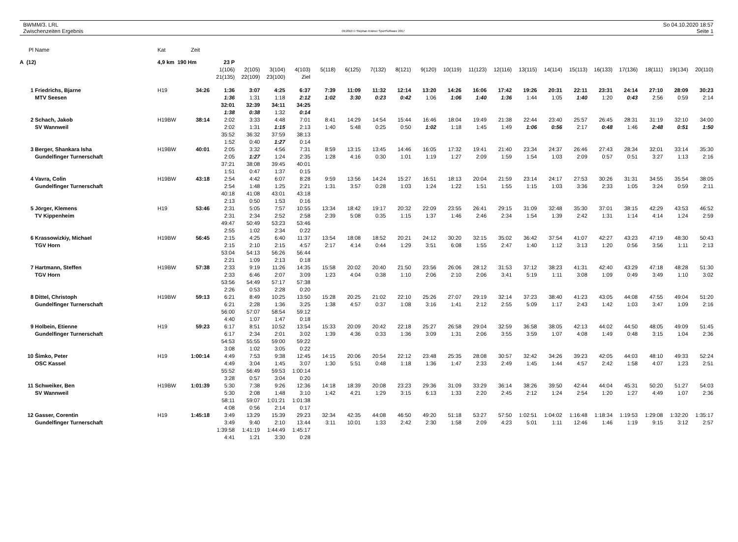BWMM/3. LRL
Zwischenzeiten Ergebnis
OE2010 © Stephan Krämer SportSoftware 2017
So 04.10.2020 18:57
Seite 1
| Pl | Name | Kat | Zeit | | | | | | | | | | | | | | | | | | | | |
| A (12) | | 4,9 km 190 Hm | | 23 P | | | | | | | | | | | | | | | | | | | |
| | | | | 1(106) | 2(105) | 3(104) | 4(103) | 5(118) | 6(125) | 7(132) | 8(121) | 9(120) | 10(119) | 11(123) | 12(116) | 13(115) | 14(114) | 15(113) | 16(133) | 17(136) | 18(111) | 19(134) | 20(110) |
| | | | | 21(135) | 22(109) | 23(100) | Ziel | | | | | | | | | | | | | | | | |
| 1 | Friedrichs, Bjarne | H19 | 34:26 | 1:36 | 3:07 | 4:25 | 6:37 | 7:39 | 11:09 | 11:32 | 12:14 | 13:20 | 14:26 | 16:06 | 17:42 | 19:26 | 20:31 | 22:11 | 23:31 | 24:14 | 27:10 | 28:09 | 30:23 |
| | MTV Seesen | | | 1:36 | 1:31 | 1:18 | 2:12 | 1:02 | 3:30 | 0:23 | 0:42 | 1:06 | 1:06 | 1:40 | 1:36 | 1:44 | 1:05 | 1:40 | 1:20 | 0:43 | 2:56 | 0:59 | 2:14 |
| | | | | 32:01 | 32:39 | 34:11 | 34:25 | | | | | | | | | | | | | | | | |
| | | | | 1:38 | 0:38 | 1:32 | 0:14 | | | | | | | | | | | | | | | | |
| 2 | Schach, Jakob | H19BW | 38:14 | 2:02 | 3:33 | 4:48 | 7:01 | 8:41 | 14:29 | 14:54 | 15:44 | 16:46 | 18:04 | 19:49 | 21:38 | 22:44 | 23:40 | 25:57 | 26:45 | 28:31 | 31:19 | 32:10 | 34:00 |
| | SV Wannweil | | | 2:02 | 1:31 | 1:15 | 2:13 | 1:40 | 5:48 | 0:25 | 0:50 | 1:02 | 1:18 | 1:45 | 1:49 | 1:06 | 0:56 | 2:17 | 0:48 | 1:46 | 2:48 | 0:51 | 1:50 |
| | | | | 35:52 | 36:32 | 37:59 | 38:13 | | | | | | | | | | | | | | | | |
| | | | | 1:52 | 0:40 | 1:27 | 0:14 | | | | | | | | | | | | | | | | |
| 3 | Berger, Shankara Isha | H19BW | 40:01 | 2:05 | 3:32 | 4:56 | 7:31 | 8:59 | 13:15 | 13:45 | 14:46 | 16:05 | 17:32 | 19:41 | 21:40 | 23:34 | 24:37 | 26:46 | 27:43 | 28:34 | 32:01 | 33:14 | 35:30 |
| | Gundelfinger Turnerschaft | | | 2:05 | 1:27 | 1:24 | 2:35 | 1:28 | 4:16 | 0:30 | 1:01 | 1:19 | 1:27 | 2:09 | 1:59 | 1:54 | 1:03 | 2:09 | 0:57 | 0:51 | 3:27 | 1:13 | 2:16 |
| | | | | 37:21 | 38:08 | 39:45 | 40:01 | | | | | | | | | | | | | | | | |
| | | | | 1:51 | 0:47 | 1:37 | 0:15 | | | | | | | | | | | | | | | | |
| 4 | Vavra, Colin | H19BW | 43:18 | 2:54 | 4:42 | 6:07 | 8:28 | 9:59 | 13:56 | 14:24 | 15:27 | 16:51 | 18:13 | 20:04 | 21:59 | 23:14 | 24:17 | 27:53 | 30:26 | 31:31 | 34:55 | 35:54 | 38:05 |
| | Gundelfinger Turnerschaft | | | 2:54 | 1:48 | 1:25 | 2:21 | 1:31 | 3:57 | 0:28 | 1:03 | 1:24 | 1:22 | 1:51 | 1:55 | 1:15 | 1:03 | 3:36 | 2:33 | 1:05 | 3:24 | 0:59 | 2:11 |
| | | | | 40:18 | 41:08 | 43:01 | 43:18 | | | | | | | | | | | | | | | | |
| | | | | 2:13 | 0:50 | 1:53 | 0:16 | | | | | | | | | | | | | | | | |
| 5 | Jörger, Klemens | H19 | 53:46 | 2:31 | 5:05 | 7:57 | 10:55 | 13:34 | 18:42 | 19:17 | 20:32 | 22:09 | 23:55 | 26:41 | 29:15 | 31:09 | 32:48 | 35:30 | 37:01 | 38:15 | 42:29 | 43:53 | 46:52 |
| | TV Kippenheim | | | 2:31 | 2:34 | 2:52 | 2:58 | 2:39 | 5:08 | 0:35 | 1:15 | 1:37 | 1:46 | 2:46 | 2:34 | 1:54 | 1:39 | 2:42 | 1:31 | 1:14 | 4:14 | 1:24 | 2:59 |
| | | | | 49:47 | 50:49 | 53:23 | 53:46 | | | | | | | | | | | | | | | | |
| | | | | 2:55 | 1:02 | 2:34 | 0:22 | | | | | | | | | | | | | | | | |
| 6 | Krassowizkiy, Michael | H19BW | 56:45 | 2:15 | 4:25 | 6:40 | 11:37 | 13:54 | 18:08 | 18:52 | 20:21 | 24:12 | 30:20 | 32:15 | 35:02 | 36:42 | 37:54 | 41:07 | 42:27 | 43:23 | 47:19 | 48:30 | 50:43 |
| | TGV Horn | | | 2:15 | 2:10 | 2:15 | 4:57 | 2:17 | 4:14 | 0:44 | 1:29 | 3:51 | 6:08 | 1:55 | 2:47 | 1:40 | 1:12 | 3:13 | 1:20 | 0:56 | 3:56 | 1:11 | 2:13 |
| | | | | 53:04 | 54:13 | 56:26 | 56:44 | | | | | | | | | | | | | | | | |
| | | | | 2:21 | 1:09 | 2:13 | 0:18 | | | | | | | | | | | | | | | | |
| 7 | Hartmann, Steffen | H19BW | 57:38 | 2:33 | 9:19 | 11:26 | 14:35 | 15:58 | 20:02 | 20:40 | 21:50 | 23:56 | 26:06 | 28:12 | 31:53 | 37:12 | 38:23 | 41:31 | 42:40 | 43:29 | 47:18 | 48:28 | 51:30 |
| | TGV Horn | | | 2:33 | 6:46 | 2:07 | 3:09 | 1:23 | 4:04 | 0:38 | 1:10 | 2:06 | 2:10 | 2:06 | 3:41 | 5:19 | 1:11 | 3:08 | 1:09 | 0:49 | 3:49 | 1:10 | 3:02 |
| | | | | 53:56 | 54:49 | 57:17 | 57:38 | | | | | | | | | | | | | | | | |
| | | | | 2:26 | 0:53 | 2:28 | 0:20 | | | | | | | | | | | | | | | | |
| 8 | Dittel, Christoph | H19BW | 59:13 | 6:21 | 8:49 | 10:25 | 13:50 | 15:28 | 20:25 | 21:02 | 22:10 | 25:26 | 27:07 | 29:19 | 32:14 | 37:23 | 38:40 | 41:23 | 43:05 | 44:08 | 47:55 | 49:04 | 51:20 |
| | Gundelfinger Turnerschaft | | | 6:21 | 2:28 | 1:36 | 3:25 | 1:38 | 4:57 | 0:37 | 1:08 | 3:16 | 1:41 | 2:12 | 2:55 | 5:09 | 1:17 | 2:43 | 1:42 | 1:03 | 3:47 | 1:09 | 2:16 |
| | | | | 56:00 | 57:07 | 58:54 | 59:12 | | | | | | | | | | | | | | | | |
| | | | | 4:40 | 1:07 | 1:47 | 0:18 | | | | | | | | | | | | | | | | |
| 9 | Holbein, Etienne | H19 | 59:23 | 6:17 | 8:51 | 10:52 | 13:54 | 15:33 | 20:09 | 20:42 | 22:18 | 25:27 | 26:58 | 29:04 | 32:59 | 36:58 | 38:05 | 42:13 | 44:02 | 44:50 | 48:05 | 49:09 | 51:45 |
| | Gundelfinger Turnerschaft | | | 6:17 | 2:34 | 2:01 | 3:02 | 1:39 | 4:36 | 0:33 | 1:36 | 3:09 | 1:31 | 2:06 | 3:55 | 3:59 | 1:07 | 4:08 | 1:49 | 0:48 | 3:15 | 1:04 | 2:36 |
| | | | | 54:53 | 55:55 | 59:00 | 59:22 | | | | | | | | | | | | | | | | |
| | | | | 3:08 | 1:02 | 3:05 | 0:22 | | | | | | | | | | | | | | | | |
| 10 | Šimko, Peter | H19 | 1:00:14 | 4:49 | 7:53 | 9:38 | 12:45 | 14:15 | 20:06 | 20:54 | 22:12 | 23:48 | 25:35 | 28:08 | 30:57 | 32:42 | 34:26 | 39:23 | 42:05 | 44:03 | 48:10 | 49:33 | 52:24 |
| | OSC Kassel | | | 4:49 | 3:04 | 1:45 | 3:07 | 1:30 | 5:51 | 0:48 | 1:18 | 1:36 | 1:47 | 2:33 | 2:49 | 1:45 | 1:44 | 4:57 | 2:42 | 1:58 | 4:07 | 1:23 | 2:51 |
| | | | | 55:52 | 56:49 | 59:53 | 1:00:14 | | | | | | | | | | | | | | | | |
| | | | | 3:28 | 0:57 | 3:04 | 0:20 | | | | | | | | | | | | | | | | |
| 11 | Schweiker, Ben | H19BW | 1:01:39 | 5:30 | 7:38 | 9:26 | 12:36 | 14:18 | 18:39 | 20:08 | 23:23 | 29:36 | 31:09 | 33:29 | 36:14 | 38:26 | 39:50 | 42:44 | 44:04 | 45:31 | 50:20 | 51:27 | 54:03 |
| | SV Wannweil | | | 5:30 | 2:08 | 1:48 | 3:10 | 1:42 | 4:21 | 1:29 | 3:15 | 6:13 | 1:33 | 2:20 | 2:45 | 2:12 | 1:24 | 2:54 | 1:20 | 1:27 | 4:49 | 1:07 | 2:36 |
| | | | | 58:11 | 59:07 | 1:01:21 | 1:01:38 | | | | | | | | | | | | | | | | |
| | | | | 4:08 | 0:56 | 2:14 | 0:17 | | | | | | | | | | | | | | | | |
| 12 | Gasser, Corentin | H19 | 1:45:18 | 3:49 | 13:29 | 15:39 | 29:23 | 32:34 | 42:35 | 44:08 | 46:50 | 49:20 | 51:18 | 53:27 | 57:50 | 1:02:51 | 1:04:02 | 1:16:48 | 1:18:34 | 1:19:53 | 1:29:08 | 1:32:20 | 1:35:17 |
| | Gundelfinger Turnerschaft | | | 3:49 | 9:40 | 2:10 | 13:44 | 3:11 | 10:01 | 1:33 | 2:42 | 2:30 | 1:58 | 2:09 | 4:23 | 5:01 | 1:11 | 12:46 | 1:46 | 1:19 | 9:15 | 3:12 | 2:57 |
| | | | | 1:39:58 | 1:41:19 | 1:44:49 | 1:45:17 | | | | | | | | | | | | | | | | |
| | | | | 4:41 | 1:21 | 3:30 | 0:28 | | | | | | | | | | | | | | | | |